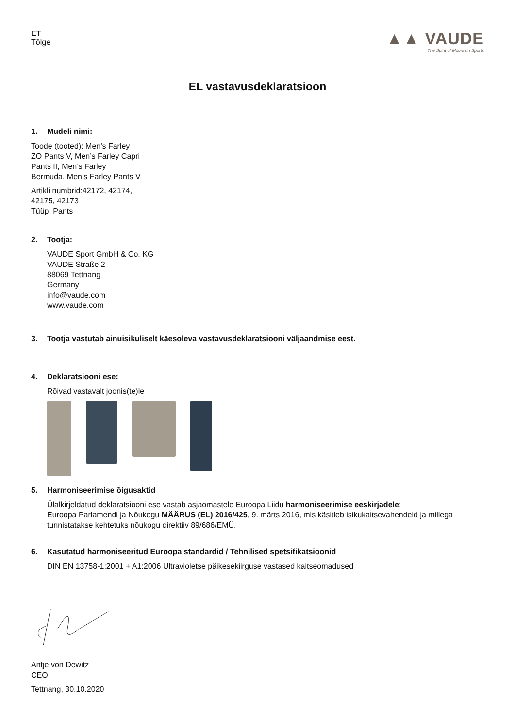ET
Tõlge
▲▲ VAUDE
The Spirit of Mountain Sports
EL vastavusdeklaratsioon
1. Mudeli nimi:
Toode (tooted): Men’s Farley
ZO Pants V, Men’s Farley Capri
Pants II, Men’s Farley
Bermuda, Men’s Farley Pants V
Artikli numbrid:42172, 42174,
42175, 42173
Tüüp: Pants
2. Tootja:
VAUDE Sport GmbH & Co. KG
VAUDE Straße 2
88069 Tettnang
Germany
info@vaude.com
www.vaude.com
3. Tootja vastutab ainuisikuliselt käesoleva vastavusdeklaratsiooni väljaandmise eest.
4. Deklaratsiooni ese:
Rõivad vastavalt joonis(te)le
5. Harmoniseerimise õigusaktid
Ülalkirjeldatud deklaratsiooni ese vastab asjaomastele Euroopa Liidu harmoniseerimise eeskirjadele:
Euroopa Parlamendi ja Nõukogu MÄÄRUS (EL) 2016/425, 9. märts 2016, mis käsitleb isikukaitsevahendeid ja millega tunnistatakse kehtetuks nõukogu direktiiv 89/686/EMÜ.
6. Kasutatud harmoniseeritud Euroopa standardid / Tehnilised spetsifikatsioonid
DIN EN 13758-1:2001 + A1:2006 Ultravioletse päikesekiirguse vastased kaitseomadused
Antje von Dewitz
CEO
Tettnang, 30.10.2020